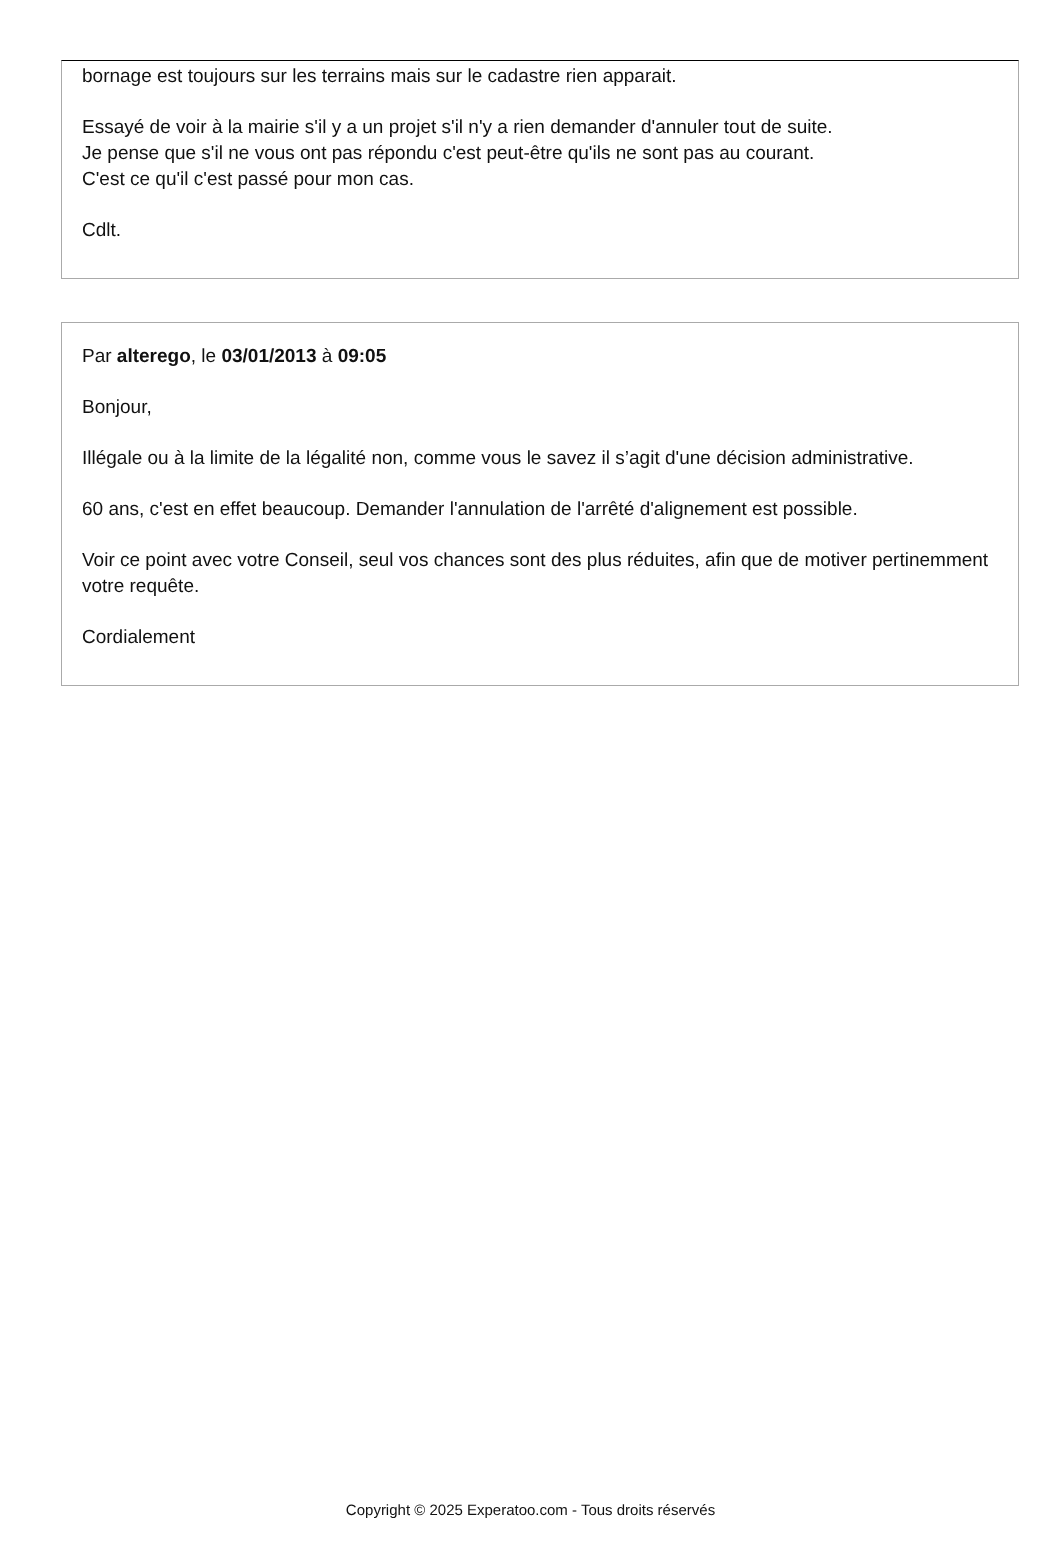bornage est toujours sur les terrains mais sur le cadastre rien apparait.
Essayé de voir à la mairie s'il y a un projet s'il n'y a rien demander d'annuler tout de suite.
Je pense que s'il ne vous ont pas répondu c'est peut-être qu'ils ne sont pas au courant.
C'est ce qu'il c'est passé pour mon cas.
Cdlt.
Par alterego, le 03/01/2013 à 09:05
Bonjour,
Illégale ou à la limite de la légalité non, comme vous le savez il s’agit d'une décision administrative.
60 ans, c'est en effet beaucoup. Demander l'annulation de l'arrêté d'alignement est possible.
Voir ce point avec votre Conseil, seul vos chances sont des plus réduites, afin que de motiver pertinemment votre requête.
Cordialement
Copyright © 2025 Experatoo.com - Tous droits réservés